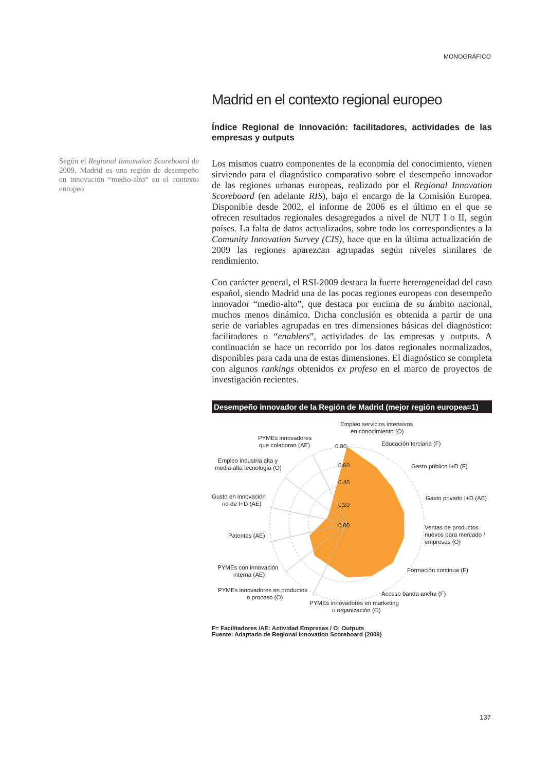MONOGRÁFICO
Según el Regional Innovation Scoreboard de 2009, Madrid es una región de desempeño en innovación “medio-alto” en el contexto europeo
Madrid en el contexto regional europeo
Índice Regional de Innovación: facilitadores, actividades de las empresas y outputs
Los mismos cuatro componentes de la economía del conocimiento, vienen sirviendo para el diagnóstico comparativo sobre el desempeño innovador de las regiones urbanas europeas, realizado por el Regional Innovation Scoreboard (en adelante RIS), bajo el encargo de la Comisión Europea. Disponible desde 2002, el informe de 2006 es el último en el que se ofrecen resultados regionales desagregados a nivel de NUT I o II, según países. La falta de datos actualizados, sobre todo los correspondientes a la Comunity Innovation Survey (CIS), hace que en la última actualización de 2009 las regiones aparezcan agrupadas según niveles similares de rendimiento.
Con carácter general, el RSI-2009 destaca la fuerte heterogeneidad del caso español, siendo Madrid una de las pocas regiones europeas con desempeño innovador “medio-alto”, que destaca por encima de su ámbito nacional, muchos menos dinámico. Dicha conclusión es obtenida a partir de una serie de variables agrupadas en tres dimensiones básicas del diagnóstico: facilitadores o “enablers”, actividades de las empresas y outputs. A continuación se hace un recorrido por los datos regionales normalizados, disponibles para cada una de estas dimensiones. El diagnóstico se completa con algunos rankings obtenidos ex profeso en el marco de proyectos de investigación recientes.
Desempeño innovador de la Región de Madrid (mejor región europea=1)
Empleo servicios intensivos
en conocimiento (O)
0.80
0.60
0.40
0.20
0.00
PYMEs innovadores
que colaboran (AE)
Educación terciaria (F)
Gasto público I+D (F)
Empleo industria alta y
media-alta tecnología (O)
Gusto en innovación
no de I+D (AE)
Gasto privado I+D (AE)
Patentes (AE)
Ventas de productos
nuevos para mercado /
empresas (O)
PYMEs con innovación
interna (AE)
Formación continua (F)
PYMEs innovadores en productos
o proceso (O)
Acceso banda ancha (F)
PYMEs innovadores en marketing
u organización (O)
F= Facilitadores /AE: Actividad Empresas / O: Outputs
Fuente: Adaptado de Regional Innovation Scoreboard (2009)
137